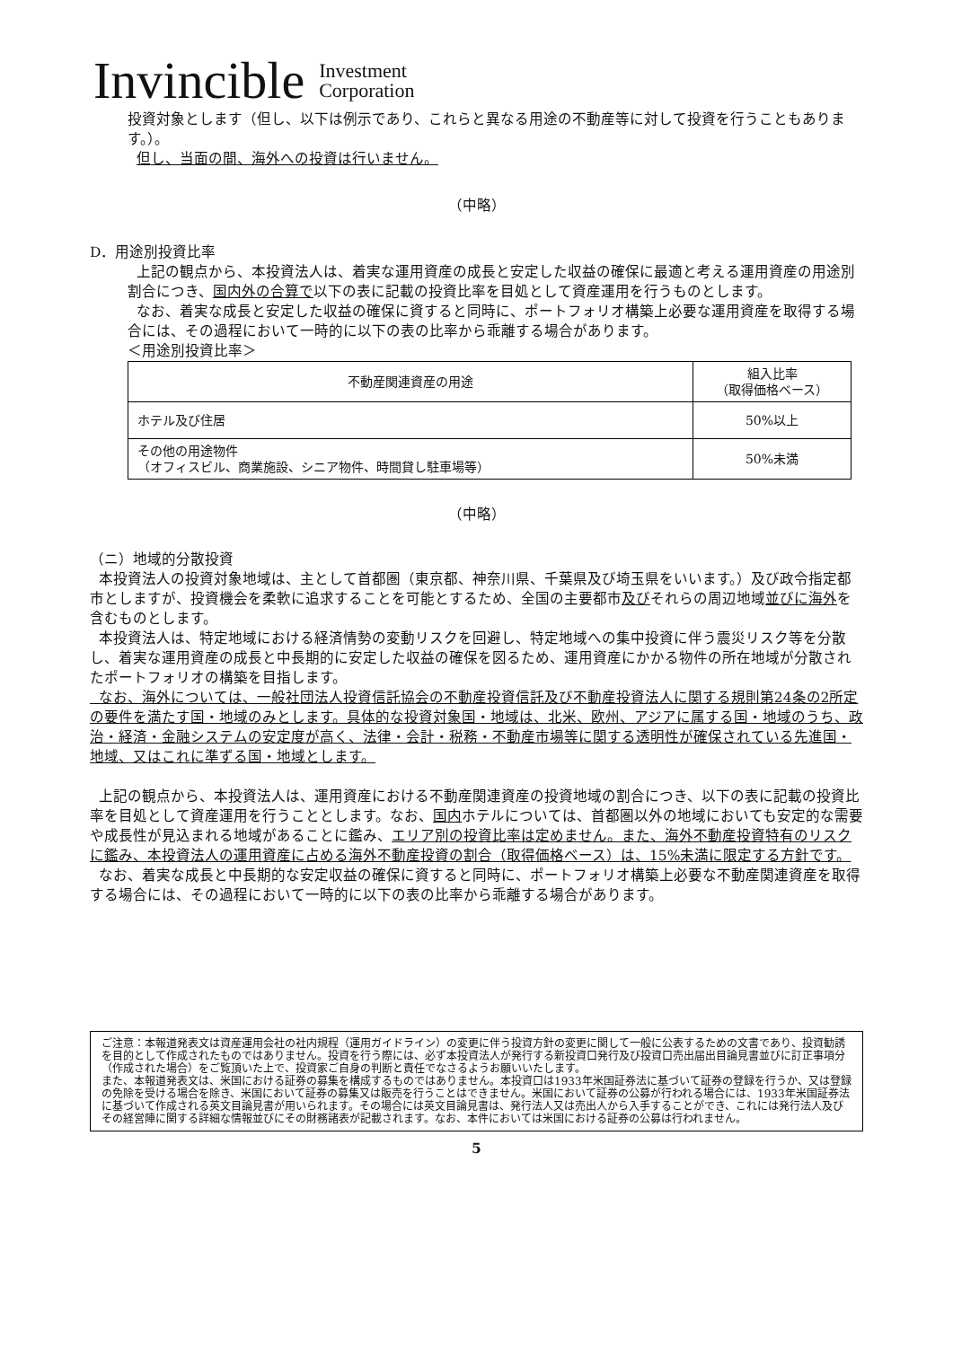Invincible Investment
Corporation
投資対象とします（但し、以下は例示であり、これらと異なる用途の不動産等に対して投資を行うこともあります。）。
但し、当面の間、海外への投資は行いません。
（中略）
D．用途別投資比率
上記の観点から、本投資法人は、着実な運用資産の成長と安定した収益の確保に最適と考える運用資産の用途別割合につき、国内外の合算で以下の表に記載の投資比率を目処として資産運用を行うものとします。
なお、着実な成長と安定した収益の確保に資すると同時に、ポートフォリオ構築上必要な運用資産を取得する場合には、その過程において一時的に以下の表の比率から乖離する場合があります。
＜用途別投資比率＞
| 不動産関連資産の用途 | 組入比率 （取得価格ベース） |
| --- | --- |
| ホテル及び住居 | 50%以上 |
| その他の用途物件 （オフィスビル、商業施設、シニア物件、時間貸し駐車場等） | 50%未満 |
（中略）
（ニ）地域的分散投資
本投資法人の投資対象地域は、主として首都圏（東京都、神奈川県、千葉県及び埼玉県をいいます。）及び政令指定都市としますが、投資機会を柔軟に追求することを可能とするため、全国の主要都市及びそれらの周辺地域並びに海外を含むものとします。
本投資法人は、特定地域における経済情勢の変動リスクを回避し、特定地域への集中投資に伴う震災リスク等を分散し、着実な運用資産の成長と中長期的に安定した収益の確保を図るため、運用資産にかかる物件の所在地域が分散されたポートフォリオの構築を目指します。
なお、海外については、一般社団法人投資信託協会の不動産投資信託及び不動産投資法人に関する規則第24条の2所定の要件を満たす国・地域のみとします。具体的な投資対象国・地域は、北米、欧州、アジアに属する国・地域のうち、政治・経済・金融システムの安定度が高く、法律・会計・税務・不動産市場等に関する透明性が確保されている先進国・地域、又はこれに準ずる国・地域とします。
上記の観点から、本投資法人は、運用資産における不動産関連資産の投資地域の割合につき、以下の表に記載の投資比率を目処として資産運用を行うこととします。なお、国内ホテルについては、首都圏以外の地域においても安定的な需要や成長性が見込まれる地域があることに鑑み、エリア別の投資比率は定めません。また、海外不動産投資特有のリスクに鑑み、本投資法人の運用資産に占める海外不動産投資の割合（取得価格ベース）は、15%未満に限定する方針です。
なお、着実な成長と中長期的な安定収益の確保に資すると同時に、ポートフォリオ構築上必要な不動産関連資産を取得する場合には、その過程において一時的に以下の表の比率から乖離する場合があります。
ご注意：本報道発表文は資産運用会社の社内規程（運用ガイドライン）の変更に伴う投資方針の変更に関して一般に公表するための文書であり、投資勧誘を目的として作成されたものではありません。投資を行う際には、必ず本投資法人が発行する新投資口発行及び投資口売出届出目論見書並びに訂正事項分（作成された場合）をご覧頂いた上で、投資家ご自身の判断と責任でなさるようお願いいたします。
また、本報道発表文は、米国における証券の募集を構成するものではありません。本投資口は1933年米国証券法に基づいて証券の登録を行うか、又は登録の免除を受ける場合を除き、米国において証券の募集又は販売を行うことはできません。米国において証券の公募が行われる場合には、1933年米国証券法に基づいて作成される英文目論見書が用いられます。その場合には英文目論見書は、発行法人又は売出人から入手することができ、これには発行法人及びその経営陣に関する詳細な情報並びにその財務諸表が記載されます。なお、本件においては米国における証券の公募は行われません。
5